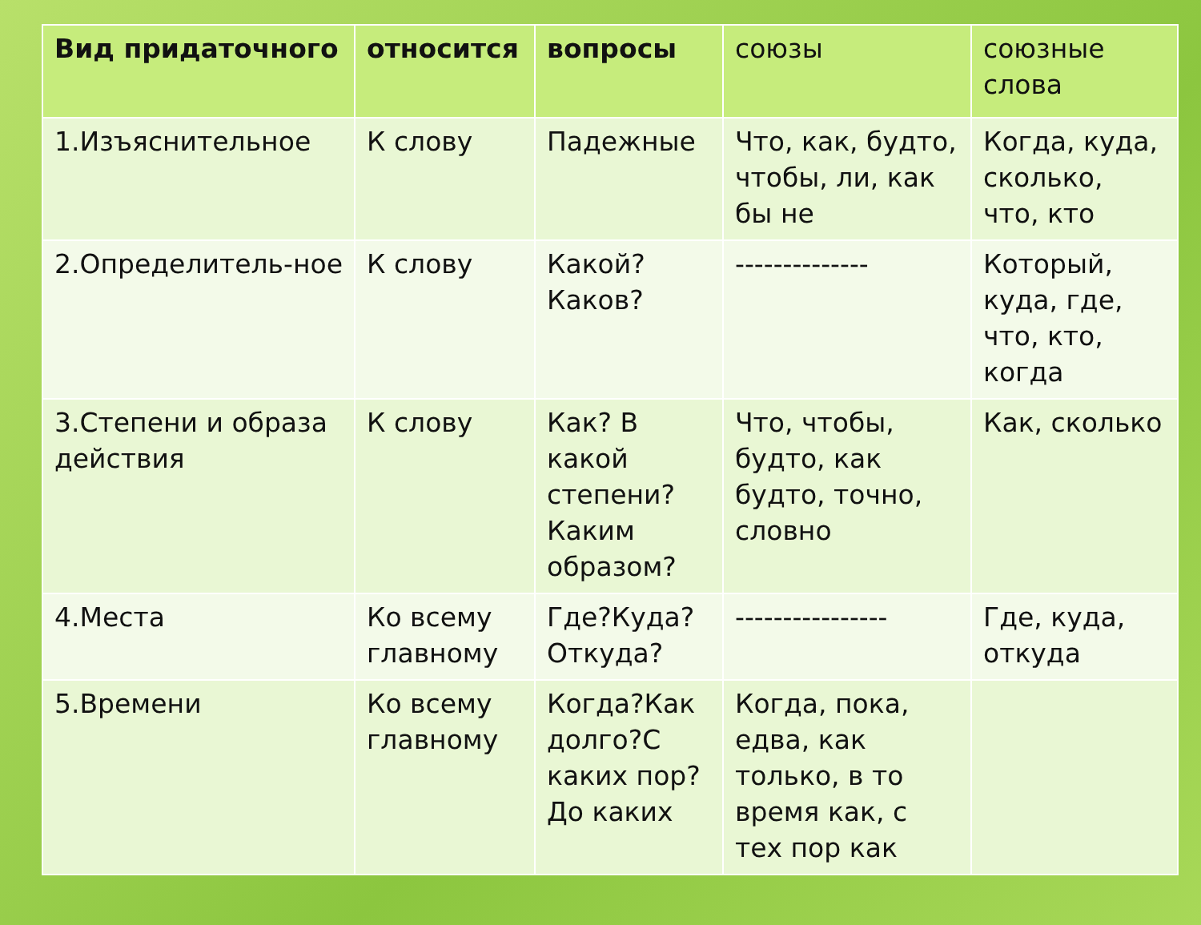| Вид придаточного | относится | вопросы | союзы | союзные слова |
| --- | --- | --- | --- | --- |
| 1.Изъяснительное | К слову | Падежные | Что, как, будто, чтобы, ли, как бы не | Когда, куда, сколько, что, кто |
| 2.Определитель-ное | К слову | Какой? Каков? | -------------- | Который, куда, где, что, кто, когда |
| 3.Степени и образа действия | К слову | Как? В какой степени? Каким образом? | Что, чтобы, будто, как будто, точно, словно | Как, сколько |
| 4.Места | Ко всему главному | Где?Куда? Откуда? | ---------------- | Где, куда, откуда |
| 5.Времени | Ко всему главному | Когда?Как долго?С каких пор?До каких | Когда, пока, едва, как только, в то время как, с тех пор как | |